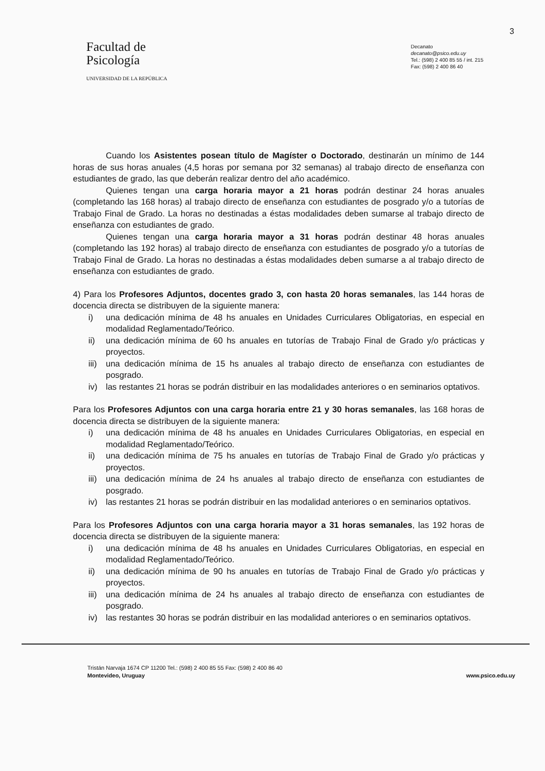3
Facultad de
Psicología
UNIVERSIDAD DE LA REPÚBLICA
Decanato
decanato@psico.edu.uy
Tel.: (598) 2 400 85 55 / int. 215
Fax: (598) 2 400 86 40
Cuando los Asistentes posean título de Magíster o Doctorado, destinarán un mínimo de 144 horas de sus horas anuales (4,5 horas por semana por 32 semanas) al trabajo directo de enseñanza con estudiantes de grado, las que deberán realizar dentro del año académico.
Quienes tengan una carga horaria mayor a 21 horas podrán destinar 24 horas anuales (completando las 168 horas) al trabajo directo de enseñanza con estudiantes de posgrado y/o a tutorías de Trabajo Final de Grado. La horas no destinadas a éstas modalidades deben sumarse al trabajo directo de enseñanza con estudiantes de grado.
Quienes tengan una carga horaria mayor a 31 horas podrán destinar 48 horas anuales (completando las 192 horas) al trabajo directo de enseñanza con estudiantes de posgrado y/o a tutorías de Trabajo Final de Grado. La horas no destinadas a éstas modalidades deben sumarse a al trabajo directo de enseñanza con estudiantes de grado.
4) Para los Profesores Adjuntos, docentes grado 3, con hasta 20 horas semanales, las 144 horas de docencia directa se distribuyen de la siguiente manera:
i) una dedicación mínima de 48 hs anuales en Unidades Curriculares Obligatorias, en especial en modalidad Reglamentado/Teórico.
ii) una dedicación mínima de 60 hs anuales en tutorías de Trabajo Final de Grado y/o prácticas y proyectos.
iii)
una dedicación mínima de 15 hs anuales al trabajo directo de enseñanza con estudiantes de posgrado.
iv) las restantes 21 horas se podrán distribuir en las modalidades anteriores o en seminarios optativos.
Para los Profesores Adjuntos con una carga horaria entre 21 y 30 horas semanales, las 168 horas de docencia directa se distribuyen de la siguiente manera:
i) una dedicación mínima de 48 hs anuales en Unidades Curriculares Obligatorias, en especial en modalidad Reglamentado/Teórico.
ii) una dedicación mínima de 75 hs anuales en tutorías de Trabajo Final de Grado y/o prácticas y proyectos.
iii)
una dedicación mínima de 24 hs anuales al trabajo directo de enseñanza con estudiantes de posgrado.
iv) las restantes 21 horas se podrán distribuir en las modalidad anteriores o en seminarios optativos.
Para los Profesores Adjuntos con una carga horaria mayor a 31 horas semanales, las 192 horas de docencia directa se distribuyen de la siguiente manera:
i) una dedicación mínima de 48 hs anuales en Unidades Curriculares Obligatorias, en especial en modalidad Reglamentado/Teórico.
ii) una dedicación mínima de 90 hs anuales en tutorías de Trabajo Final de Grado y/o prácticas y proyectos.
iii)
una dedicación mínima de 24 hs anuales al trabajo directo de enseñanza con estudiantes de posgrado.
iv) las restantes 30 horas se podrán distribuir en las modalidad anteriores o en seminarios optativos.
Tristán Narvaja 1674 CP 11200 Tel.: (598) 2 400 85 55 Fax: (598) 2 400 86 40
Montevideo, Uruguay
www.psico.edu.uy